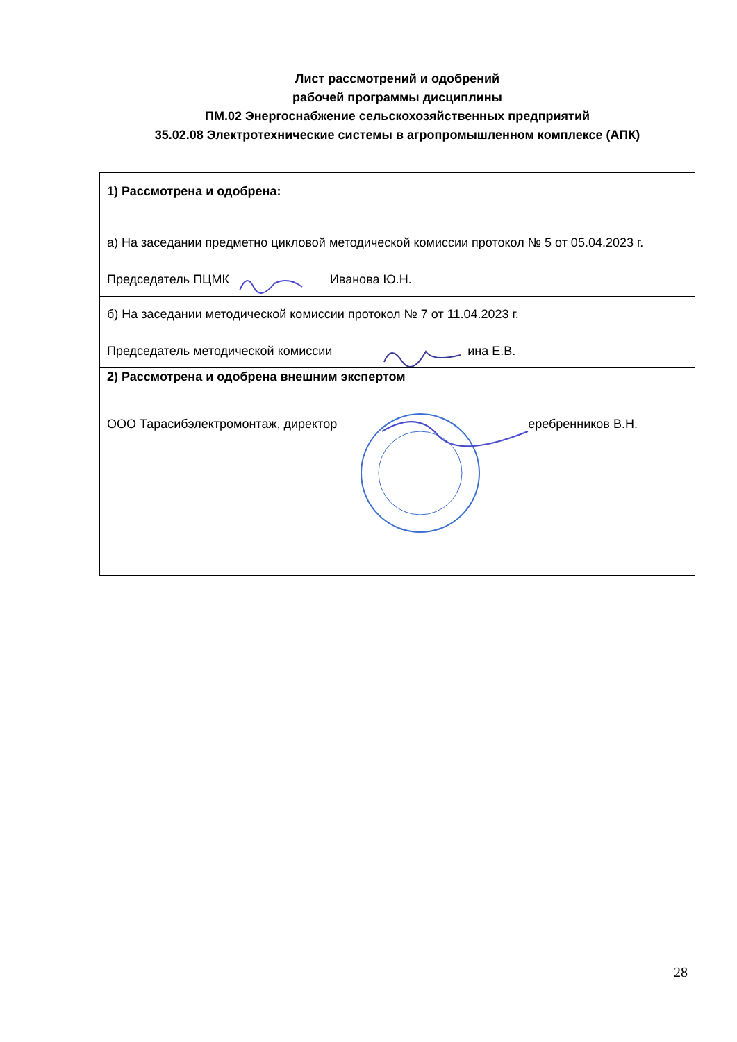Лист рассмотрений и одобрений
рабочей программы дисциплины
ПМ.02 Энергоснабжение сельскохозяйственных предприятий
35.02.08 Электротехнические системы в агропромышленном комплексе (АПК)
| 1) Рассмотрена и одобрена: |
| а) На заседании предметно цикловой методической комиссии протокол № 5 от 05.04.2023 г. Председатель ПЦМК Иванова Ю.Н. |
| б) На заседании методической комиссии протокол № 7 от 11.04.2023 г. Председатель методической комиссии ина Е.В. |
| 2) Рассмотрена и одобрена внешним экспертом |
| ООО Тарасибэлектромонтаж, директор еребренников В.Н. |
28